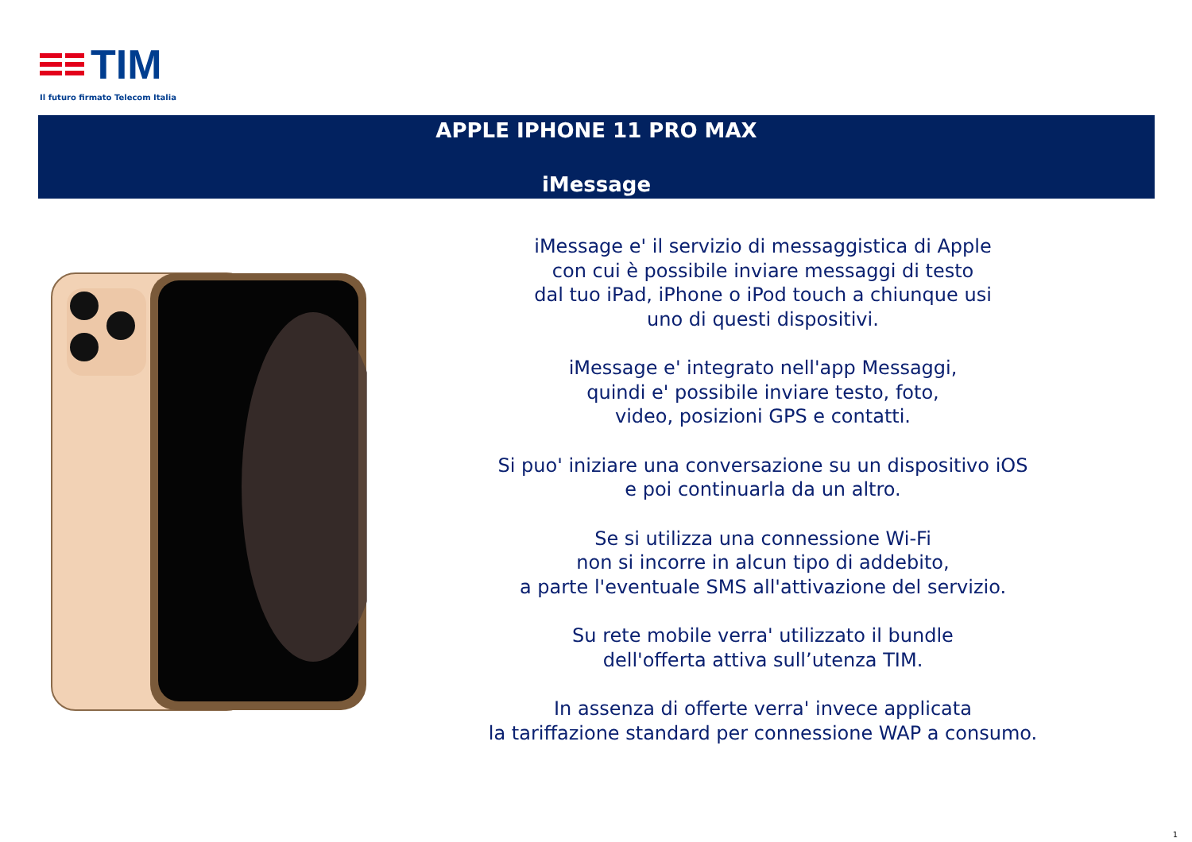TIM
Il futuro firmato Telecom Italia
APPLE IPHONE 11 PRO MAX
iMessage
iMessage e' il servizio di messaggistica di Apple
con cui è possibile inviare messaggi di testo
dal tuo iPad, iPhone o iPod touch a chiunque usi
uno di questi dispositivi.
iMessage e' integrato nell'app Messaggi,
quindi e' possibile inviare testo, foto,
video, posizioni GPS e contatti.
Si puo' iniziare una conversazione su un dispositivo iOS
e poi continuarla da un altro.
Se si utilizza una connessione Wi-Fi
non si incorre in alcun tipo di addebito,
a parte l'eventuale SMS all'attivazione del servizio.
Su rete mobile verra' utilizzato il bundle
dell'offerta attiva sull’utenza TIM.
In assenza di offerte verra' invece applicata
la tariffazione standard per connessione WAP a consumo.
1